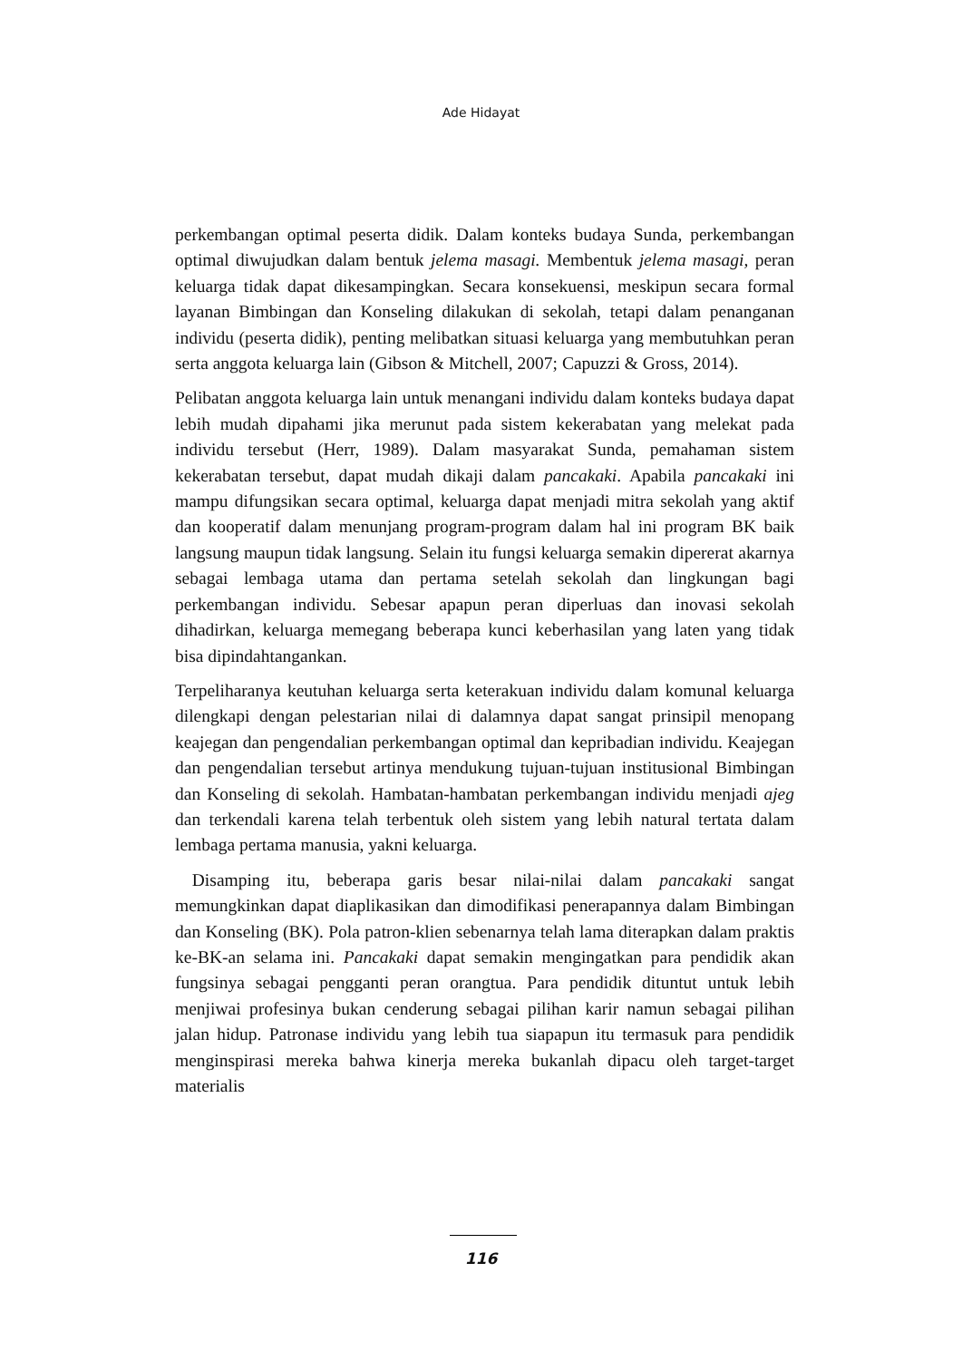Ade Hidayat
perkembangan optimal peserta didik. Dalam konteks budaya Sunda, perkembangan optimal diwujudkan dalam bentuk jelema masagi. Membentuk jelema masagi, peran keluarga tidak dapat dikesampingkan. Secara konsekuensi, meskipun secara formal layanan Bimbingan dan Konseling dilakukan di sekolah, tetapi dalam penanganan individu (peserta didik), penting melibatkan situasi keluarga yang membutuhkan peran serta anggota keluarga lain (Gibson & Mitchell, 2007; Capuzzi & Gross, 2014).
Pelibatan anggota keluarga lain untuk menangani individu dalam konteks budaya dapat lebih mudah dipahami jika merunut pada sistem kekerabatan yang melekat pada individu tersebut (Herr, 1989). Dalam masyarakat Sunda, pemahaman sistem kekerabatan tersebut, dapat mudah dikaji dalam pancakaki. Apabila pancakaki ini mampu difungsikan secara optimal, keluarga dapat menjadi mitra sekolah yang aktif dan kooperatif dalam menunjang program-program dalam hal ini program BK baik langsung maupun tidak langsung. Selain itu fungsi keluarga semakin dipererat akarnya sebagai lembaga utama dan pertama setelah sekolah dan lingkungan bagi perkembangan individu. Sebesar apapun peran diperluas dan inovasi sekolah dihadirkan, keluarga memegang beberapa kunci keberhasilan yang laten yang tidak bisa dipindahtangankan.
Terpeliharanya keutuhan keluarga serta keterakuan individu dalam komunal keluarga dilengkapi dengan pelestarian nilai di dalamnya dapat sangat prinsipil menopang keajegan dan pengendalian perkembangan optimal dan kepribadian individu. Keajegan dan pengendalian tersebut artinya mendukung tujuan-tujuan institusional Bimbingan dan Konseling di sekolah. Hambatan-hambatan perkembangan individu menjadi ajeg dan terkendali karena telah terbentuk oleh sistem yang lebih natural tertata dalam lembaga pertama manusia, yakni keluarga.
Disamping itu, beberapa garis besar nilai-nilai dalam pancakaki sangat memungkinkan dapat diaplikasikan dan dimodifikasi penerapannya dalam Bimbingan dan Konseling (BK). Pola patron-klien sebenarnya telah lama diterapkan dalam praktis ke-BK-an selama ini. Pancakaki dapat semakin mengingatkan para pendidik akan fungsinya sebagai pengganti peran orangtua. Para pendidik dituntut untuk lebih menjiwai profesinya bukan cenderung sebagai pilihan karir namun sebagai pilihan jalan hidup. Patronase individu yang lebih tua siapapun itu termasuk para pendidik menginspirasi mereka bahwa kinerja mereka bukanlah dipacu oleh target-target materialis
116